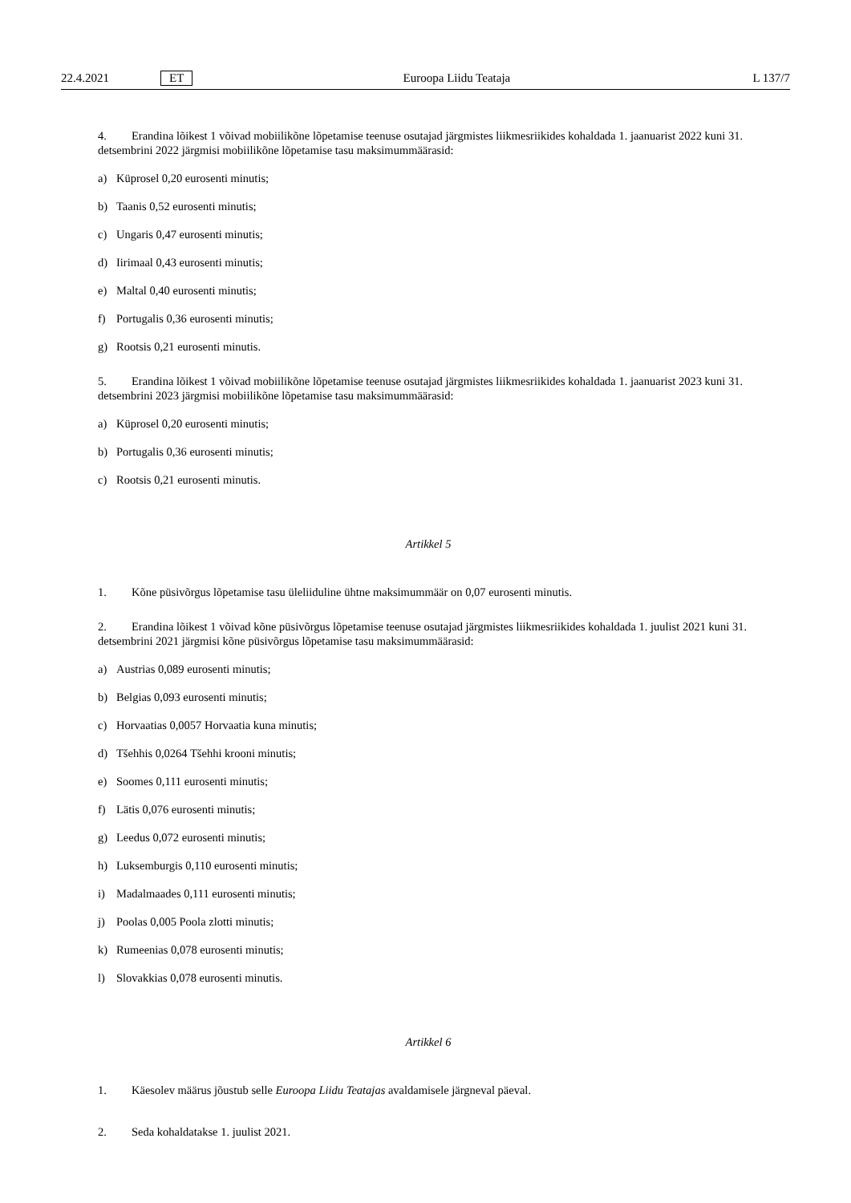22.4.2021 ET Euroopa Liidu Teataja L 137/7
4. Erandina lõikest 1 võivad mobiilikõne lõpetamise teenuse osutajad järgmistes liikmesriikides kohaldada 1. jaanuarist 2022 kuni 31. detsembrini 2022 järgmisi mobiilikõne lõpetamise tasu maksimummäärasid:
a) Küprosel 0,20 eurosenti minutis;
b) Taanis 0,52 eurosenti minutis;
c) Ungaris 0,47 eurosenti minutis;
d) Iirimaal 0,43 eurosenti minutis;
e) Maltal 0,40 eurosenti minutis;
f) Portugalis 0,36 eurosenti minutis;
g) Rootsis 0,21 eurosenti minutis.
5. Erandina lõikest 1 võivad mobiilikõne lõpetamise teenuse osutajad järgmistes liikmesriikides kohaldada 1. jaanuarist 2023 kuni 31. detsembrini 2023 järgmisi mobiilikõne lõpetamise tasu maksimummäärasid:
a) Küprosel 0,20 eurosenti minutis;
b) Portugalis 0,36 eurosenti minutis;
c) Rootsis 0,21 eurosenti minutis.
Artikkel 5
1. Kõne püsivõrgus lõpetamise tasu üleliiduline ühtne maksimummäär on 0,07 eurosenti minutis.
2. Erandina lõikest 1 võivad kõne püsivõrgus lõpetamise teenuse osutajad järgmistes liikmesriikides kohaldada 1. juulist 2021 kuni 31. detsembrini 2021 järgmisi kõne püsivõrgus lõpetamise tasu maksimummäärasid:
a) Austrias 0,089 eurosenti minutis;
b) Belgias 0,093 eurosenti minutis;
c) Horvaatias 0,0057 Horvaatia kuna minutis;
d) Tšehhis 0,0264 Tšehhi krooni minutis;
e) Soomes 0,111 eurosenti minutis;
f) Lätis 0,076 eurosenti minutis;
g) Leedus 0,072 eurosenti minutis;
h) Luksemburgis 0,110 eurosenti minutis;
i) Madalmaades 0,111 eurosenti minutis;
j) Poolas 0,005 Poola zlotti minutis;
k) Rumeenias 0,078 eurosenti minutis;
l) Slovakkias 0,078 eurosenti minutis.
Artikkel 6
1. Käesolev määrus jõustub selle Euroopa Liidu Teatajas avaldamisele järgneval päeval.
2. Seda kohaldatakse 1. juulist 2021.